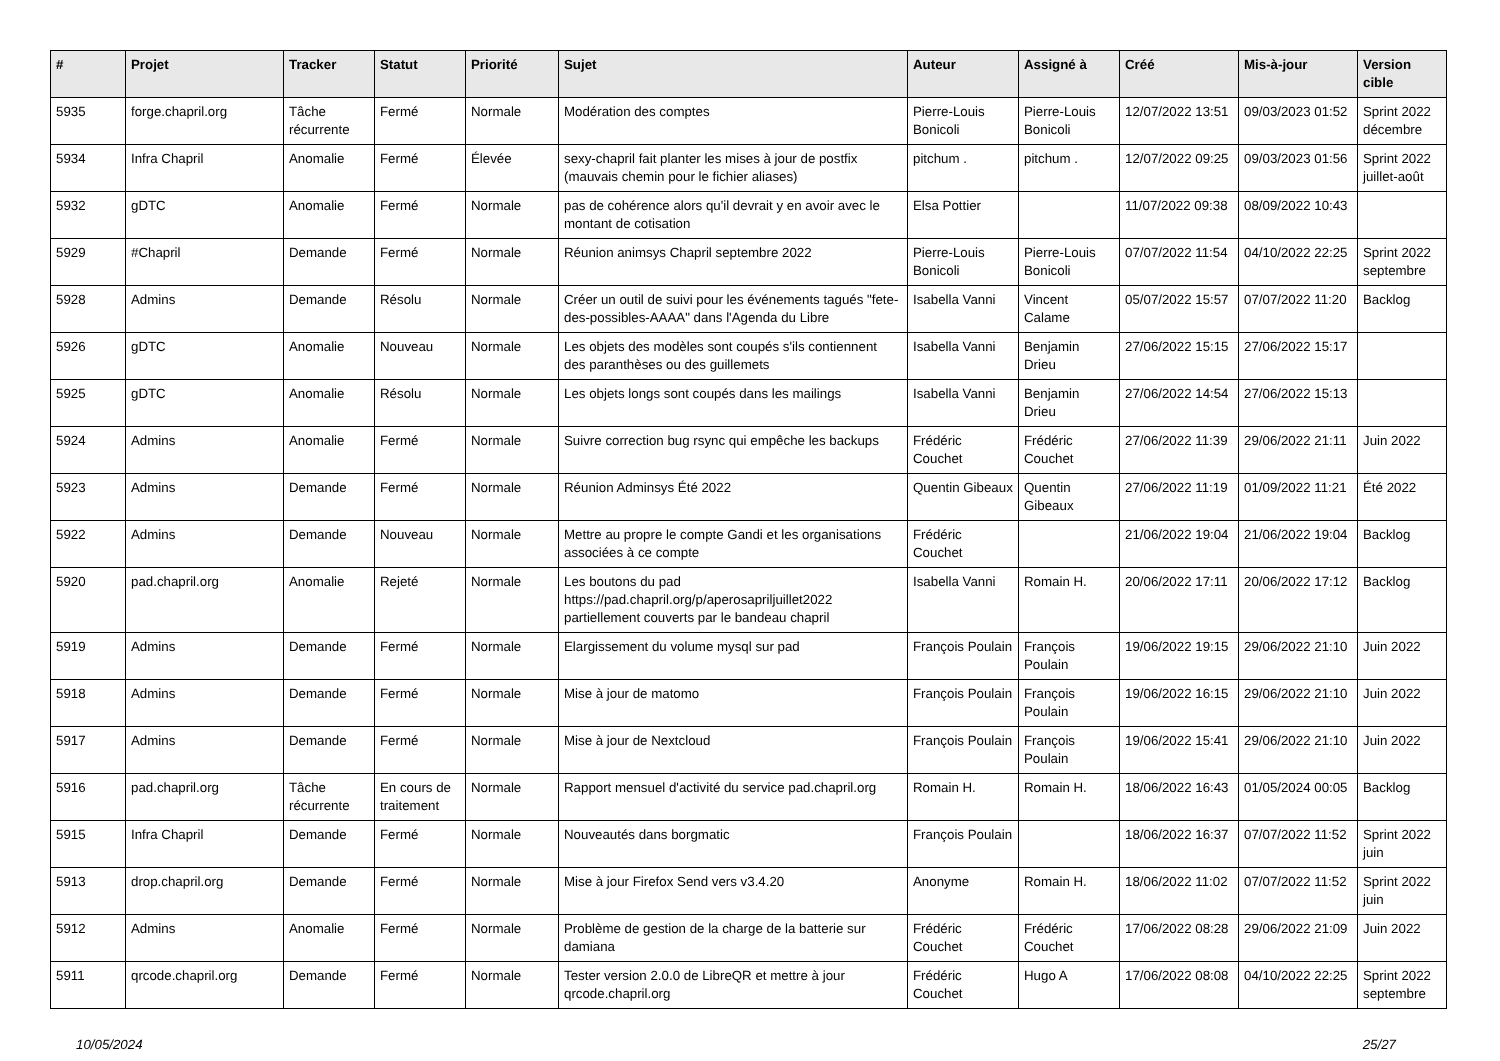| # | Projet | Tracker | Statut | Priorité | Sujet | Auteur | Assigné à | Créé | Mis-à-jour | Version cible |
| --- | --- | --- | --- | --- | --- | --- | --- | --- | --- | --- |
| 5935 | forge.chapril.org | Tâche récurrente | Fermé | Normale | Modération des comptes | Pierre-Louis Bonicoli | Pierre-Louis Bonicoli | 12/07/2022 13:51 | 09/03/2023 01:52 | Sprint 2022 décembre |
| 5934 | Infra Chapril | Anomalie | Fermé | Élevée | sexy-chapril fait planter les mises à jour de postfix (mauvais chemin pour le fichier aliases) | pitchum . | pitchum . | 12/07/2022 09:25 | 09/03/2023 01:56 | Sprint 2022 juillet-août |
| 5932 | gDTC | Anomalie | Fermé | Normale | pas de cohérence alors qu'il devrait y en avoir avec le montant de cotisation | Elsa Pottier | | 11/07/2022 09:38 | 08/09/2022 10:43 | |
| 5929 | #Chapril | Demande | Fermé | Normale | Réunion animsys Chapril septembre 2022 | Pierre-Louis Bonicoli | Pierre-Louis Bonicoli | 07/07/2022 11:54 | 04/10/2022 22:25 | Sprint 2022 septembre |
| 5928 | Admins | Demande | Résolu | Normale | Créer un outil de suivi pour les événements tagués "fete-des-possibles-AAAA" dans l'Agenda du Libre | Isabella Vanni | Vincent Calame | 05/07/2022 15:57 | 07/07/2022 11:20 | Backlog |
| 5926 | gDTC | Anomalie | Nouveau | Normale | Les objets des modèles sont coupés s'ils contiennent des paranthèses ou des guillemets | Isabella Vanni | Benjamin Drieu | 27/06/2022 15:15 | 27/06/2022 15:17 | |
| 5925 | gDTC | Anomalie | Résolu | Normale | Les objets longs sont coupés dans les mailings | Isabella Vanni | Benjamin Drieu | 27/06/2022 14:54 | 27/06/2022 15:13 | |
| 5924 | Admins | Anomalie | Fermé | Normale | Suivre correction bug rsync qui empêche les backups | Frédéric Couchet | Frédéric Couchet | 27/06/2022 11:39 | 29/06/2022 21:11 | Juin 2022 |
| 5923 | Admins | Demande | Fermé | Normale | Réunion Adminsys Été 2022 | Quentin Gibeaux | Quentin Gibeaux | 27/06/2022 11:19 | 01/09/2022 11:21 | Été 2022 |
| 5922 | Admins | Demande | Nouveau | Normale | Mettre au propre le compte Gandi et les organisations associées à ce compte | Frédéric Couchet | | 21/06/2022 19:04 | 21/06/2022 19:04 | Backlog |
| 5920 | pad.chapril.org | Anomalie | Rejeté | Normale | Les boutons du pad https://pad.chapril.org/p/aperosapriljuillet2022 partiellement couverts par le bandeau chapril | Isabella Vanni | Romain H. | 20/06/2022 17:11 | 20/06/2022 17:12 | Backlog |
| 5919 | Admins | Demande | Fermé | Normale | Elargissement du volume mysql sur pad | François Poulain | François Poulain | 19/06/2022 19:15 | 29/06/2022 21:10 | Juin 2022 |
| 5918 | Admins | Demande | Fermé | Normale | Mise à jour de matomo | François Poulain | François Poulain | 19/06/2022 16:15 | 29/06/2022 21:10 | Juin 2022 |
| 5917 | Admins | Demande | Fermé | Normale | Mise à jour de Nextcloud | François Poulain | François Poulain | 19/06/2022 15:41 | 29/06/2022 21:10 | Juin 2022 |
| 5916 | pad.chapril.org | Tâche récurrente | En cours de traitement | Normale | Rapport mensuel d'activité du service pad.chapril.org | Romain H. | Romain H. | 18/06/2022 16:43 | 01/05/2024 00:05 | Backlog |
| 5915 | Infra Chapril | Demande | Fermé | Normale | Nouveautés dans borgmatic | François Poulain | | 18/06/2022 16:37 | 07/07/2022 11:52 | Sprint 2022 juin |
| 5913 | drop.chapril.org | Demande | Fermé | Normale | Mise à jour Firefox Send vers v3.4.20 | Anonyme | Romain H. | 18/06/2022 11:02 | 07/07/2022 11:52 | Sprint 2022 juin |
| 5912 | Admins | Anomalie | Fermé | Normale | Problème de gestion de la charge de la batterie sur damiana | Frédéric Couchet | Frédéric Couchet | 17/06/2022 08:28 | 29/06/2022 21:09 | Juin 2022 |
| 5911 | qrcode.chapril.org | Demande | Fermé | Normale | Tester version 2.0.0 de LibreQR et mettre à jour qrcode.chapril.org | Frédéric Couchet | Hugo A | 17/06/2022 08:08 | 04/10/2022 22:25 | Sprint 2022 septembre |
10/05/2024 25/27